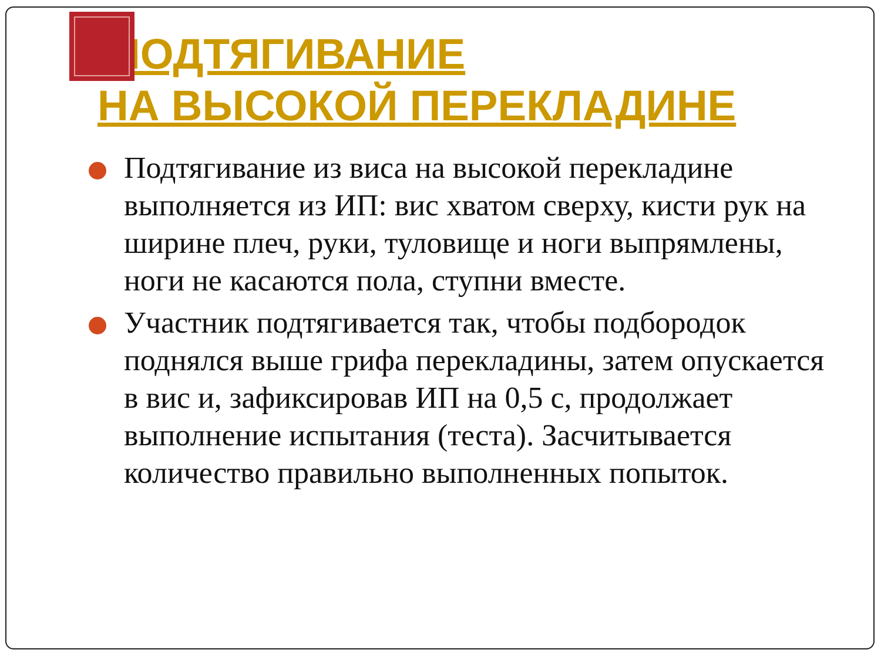ПОДТЯГИВАНИЕ
НА ВЫСОКОЙ ПЕРЕКЛАДИНЕ
Подтягивание из виса на высокой перекладине выполняется из ИП: вис хватом сверху, кисти рук на ширине плеч, руки, туловище и ноги выпрямлены, ноги не касаются пола, ступни вместе.
Участник подтягивается так, чтобы подбородок поднялся выше грифа перекладины, затем опускается в вис и, зафиксировав ИП на 0,5 с, продолжает выполнение испытания (теста). Засчитывается количество правильно выполненных попыток.